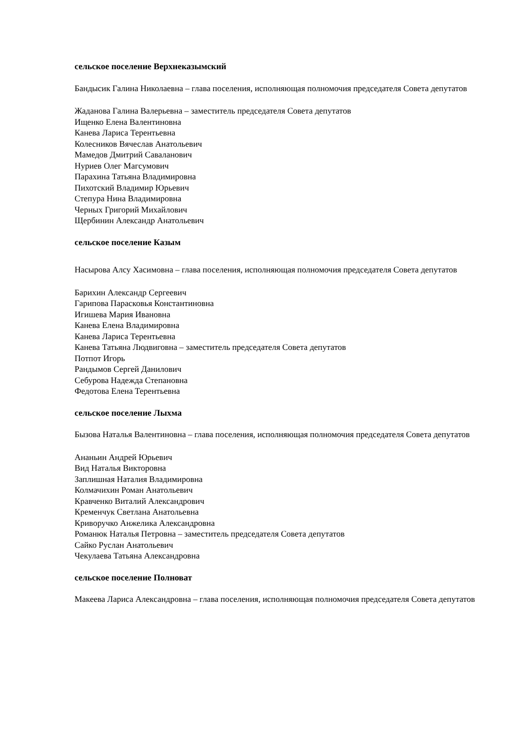сельское поселение Верхнеказымский
Бандысик Галина Николаевна – глава поселения, исполняющая полномочия председателя Совета депутатов
Жаданова Галина Валерьевна – заместитель председателя Совета депутатов
Ищенко Елена Валентиновна
Канева Лариса Терентьевна
Колесников Вячеслав Анатольевич
Мамедов Дмитрий Саваланович
Нуриев Олег Магсумович
Парахина Татьяна Владимировна
Пихотский Владимир Юрьевич
Степура Нина Владимировна
Черных Григорий Михайлович
Щербинин Александр Анатольевич
сельское поселение Казым
Насырова Алсу Хасимовна – глава поселения, исполняющая полномочия председателя Совета депутатов
Барихин Александр Сергеевич
Гарипова Парасковья Константиновна
Игишева Мария Ивановна
Канева Елена Владимировна
Канева Лариса Терентьевна
Канева Татьяна Людвиговна – заместитель председателя Совета депутатов
Потпот Игорь
Рандымов Сергей Данилович
Себурова Надежда Степановна
Федотова Елена Терентьевна
сельское поселение Лыхма
Бызова Наталья Валентиновна – глава поселения, исполняющая полномочия председателя Совета депутатов
Ананьин Андрей Юрьевич
Вид Наталья Викторовна
Заплишная Наталия Владимировна
Колмачихин Роман Анатольевич
Кравченко Виталий Александрович
Кременчук Светлана Анатольевна
Криворучко Анжелика Александровна
Романюк Наталья Петровна – заместитель председателя Совета депутатов
Сайко Руслан Анатольевич
Чекулаева Татьяна Александровна
сельское поселение Полноват
Макеева Лариса Александровна – глава поселения, исполняющая полномочия председателя Совета депутатов